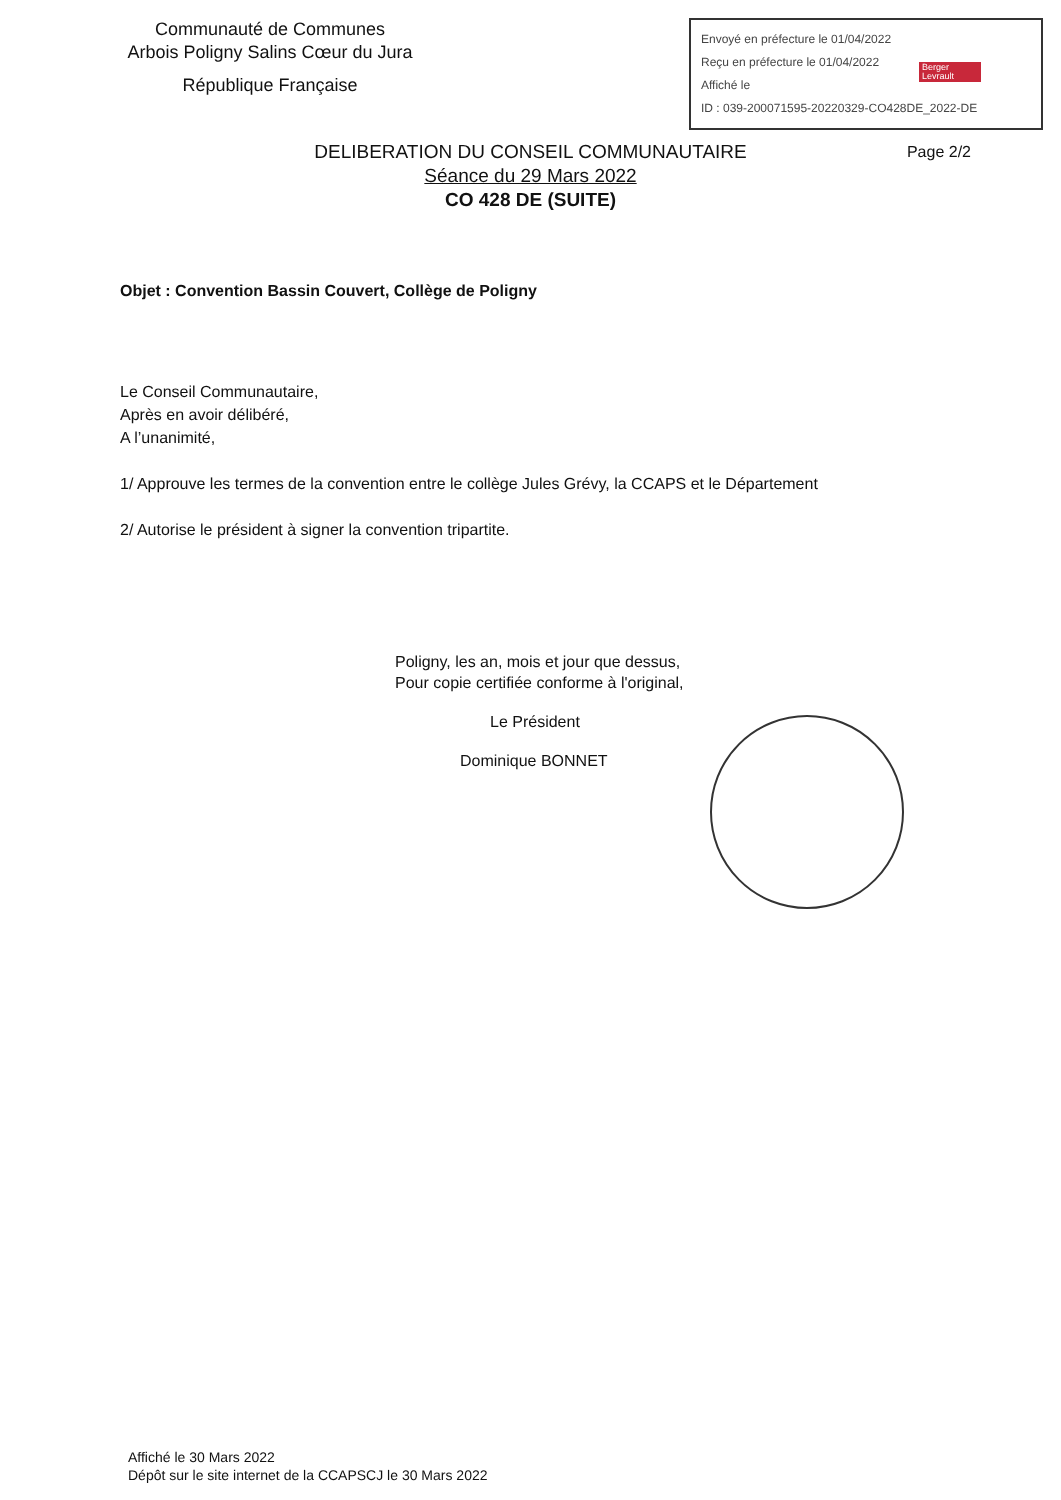Communauté de Communes
Arbois Poligny Salins Cœur du Jura
République Française
Envoyé en préfecture le 01/04/2022
Reçu en préfecture le 01/04/2022
Affiché le
ID : 039-200071595-20220329-CO428DE_2022-DE
Berger Levrault
Page 2/2
DELIBERATION DU CONSEIL COMMUNAUTAIRE
Séance du 29 Mars 2022
CO 428 DE (SUITE)
Objet : Convention Bassin Couvert, Collège de Poligny
Le Conseil Communautaire,
Après en avoir délibéré,
A l’unanimité,
1/ Approuve les termes de la convention entre le collège Jules Grévy, la CCAPS et le Département
2/ Autorise le président à signer la convention tripartite.
Poligny, les an, mois et jour que dessus,
Pour copie certifiée conforme à l'original,
Le Président
Dominique BONNET
Affiché le 30 Mars 2022
Dépôt sur le site internet de la CCAPSCJ le 30 Mars 2022